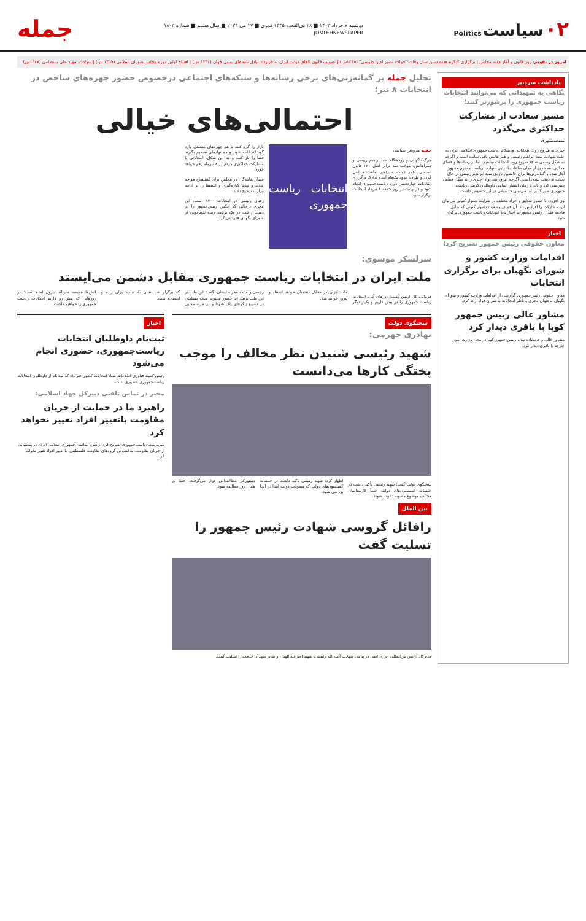۰۲ سیاست Politics
دوشنبه ۷ خرداد ۱۴۰۳ ■ ۱۸ ذی‌القعده ۱۴۴۵ قمری ■ ۲۷ می ۲۰۲۴ ■ سال هشتم ■ شماره ۱۸۰۳
JOMLEHNEWSPAPER
جمله
امروز در تقویم: روز قانون و آغاز هفته مجلس | برگزاری کنگره هفتصدمین سال وفات "خواجه نصیرالدین طوسی" (۱۳۳۵ش) | تصویب قانون الحاق دولت ایران به قرارداد تبادل نامه‌های پستی جهان (۱۳۳۶ ش) | افتتاح اولین دوره مجلس شورای اسلامی (۱۳۵۹ ش) | شهادت شهید علی بسطامی (۱۳۶۷ش)
یادداشت سردبیر
نگاهی به تمهیداتی که می‌توانند انتخابات ریاست جمهوری را پرشورتر کنند؛
مسیر سعادت از مشارکت حداکثری می‌گذرد
ملیحه‌منوری
چیزی به شروع روند انتخابات زودهنگام ریاست جمهوری اسلامی ایران به علت شهادت سید ابراهیم رئیسی و همراهانش باقی نمانده است و اگرچه به شکل رسمی شاهد شروع روند انتخابات نیستیم، اما در رسانه‌ها و فضای مجازی، همه چیز از همان ساعات ابتدایی شهادت ریاست محترم جمهور آغاز شده و گمانه‌زنی‌ها برای جانشین تازه‌ی سید ابراهیم رئیسی در حال دست به دست شدن است. اگرچه امروز نمی‌توان چیزی را به شکل قطعی پیش‌بینی کرد و باید تا زمان انتشار اسامی داوطلبان کرسی ریاست جمهوری صبر کنیم، اما می‌توان حدسیاتی در این خصوص داشت...
وی افزود: با حضور سلایق و افراد مختلف در شرایط دشوار کنونی می‌توان این مشارکت را افزایش داد؛ آن هم در وضعیت دشوار کنونی که بدلیل فاجعه فقدان رئیس جمهور به اجبار باید انتخابات ریاست جمهوری برگزار شود.
اخبار
معاون حقوقی رئیس جمهور تشریح کرد؛
اقدامات وزارت کشور و شورای نگهبان برای برگزاری انتخابات
معاون حقوقی رئیس‌جمهوری گزارشی از اقدامات وزارت کشور و شورای نگهبان به‌عنوان مجری و ناظر انتخابات به سران قوا، ارائه کرد.
مشاور عالی رییس جمهور کوبا با باقری دیدار کرد
مشاور عالی و فرستاده ویژه رییس جمهور کوبا در محل وزارت امور خارجه با باقری دیدار کرد.
تحلیل جمله بر گمانه‌زنی‌های برخی رسانه‌ها و شبکه‌های اجتماعی درخصوص حضور چهره‌های شاخص در انتخابات ۸ تیر؛
احتمالی‌های خیالی
جمله سرویس سیاسی
مرگ ناگهانی و زودهنگام سیدابراهیم رییسی و همراهانش، موجب شد برابر اصل ۱۳۱ قانون اساسی، عمر دولت سیزدهم تمام‌شده تلقی گردد و ظرف حدود یک‌ماه آینده تدارک برگزاری انتخابات چهاردهمین دوره ریاست‌جمهوری انجام شود و در نهایت در روز جمعه ۸ تیرماه انتخابات برگزار شود.
انتخابات ریاست جمهوری
بازار را گرم کنند تا هم چهره‌های مستقل وارد گود انتخابات شوند و هم نهادهای تصمیم بگیرند فضا را باز کنند و به این شکل، انتخاباتی با مشارکت حداکثری مردم در ۸ تیرماه رقم خواهد خورد.
فشار نمایندگان در مجلس برای استیضاح مواجه شدند و نهایتا کناره‌گیری و استعفا را بر ادامه وزارت ترجیح دادند.
رقبای رئیسی در انتخابات ۱۴۰۰ است. این مجری درحالی که عکس رییس‌جمهور را در دست داشت در یک برنامه زنده تلویزیونی از شورای نگهبان قدردانی کرد.
سرلشکر موسوی:
ملت ایران در انتخابات ریاست جمهوری مقابل دشمن می‌ایستد
فرمانده کل ارتش گفت: روزهای آتی، انتخابات ریاست جمهوری را در پیش داریم و یکبار دیگر ملت ایران در مقابل دشمنان خواهد ایستاد و پیروز خواهد شد.
رئیسی و هیات همراه ایشان، گفت: این ملت بر این ملت بزنند، اما حضور میلیونی ملت مسلمان در تشییع پیکرهای پاک شهدا و در مراسم‌هایی که برگزار شد نشان داد ملت ایران زنده و ایستاده است.
آتش‌ها همیشه سربلند بیرون آمده است؛ در روزهایی که پیش رو داریم انتخابات ریاست جمهوری را خواهیم داشت.
سخنگوی دولت
بهادری جهرمی:
شهید رئیسی شنیدن نظر مخالف را موجب پختگی کارها می‌دانست
سخنگوی دولت گفت: شهید رئیسی تأکید داشت در جلسات کمیسیون‌های دولت حتماً کارشناسان مخالف موضوع مصوبه دعوت شوند.
اظهار کرد: شهید رئیسی تأکید داشت در جلسات کمیسیون‌های دولت که مصوبات دولت ابتدا در آنجا بررسی شود.
دستورکار مطالعه‌اش قرار می‌گرفت، حتما در همان روز مطالعه شود.
بین الملل
رافائل گروسی شهادت رئیس جمهور را تسلیت گفت
مدیرکل آژانس بین‌المللی انرژی اتمی در پیامی شهادت آیت الله رئیسی، شهید امیرعبداللهیان و سایر شهدای خدمت را تسلیت گفت.
اخبار
ثبت‌نام داوطلبان انتخابات ریاست‌جمهوری، حضوری انجام می‌شود
رئیس کمیته فناوری اطلاعات ستاد انتخابات کشور خبر داد که ثبت‌نام از داوطلبان انتخابات ریاست‌جمهوری حضوری است.
مخبر در تماس تلفنی دبیرکل جهاد اسلامی:
راهبرد ما در حمایت از جریان مقاومت باتغییر افراد تغییر نخواهد کرد
سرپرست ریاست‌جمهوری تصریح کرد: راهبرد اساسی جمهوری اسلامی ایران در پشتیبانی از جریان مقاومت، به‌خصوص گروه‌های مقاومت فلسطینی، با تغییر افراد تغییر نخواهد کرد.